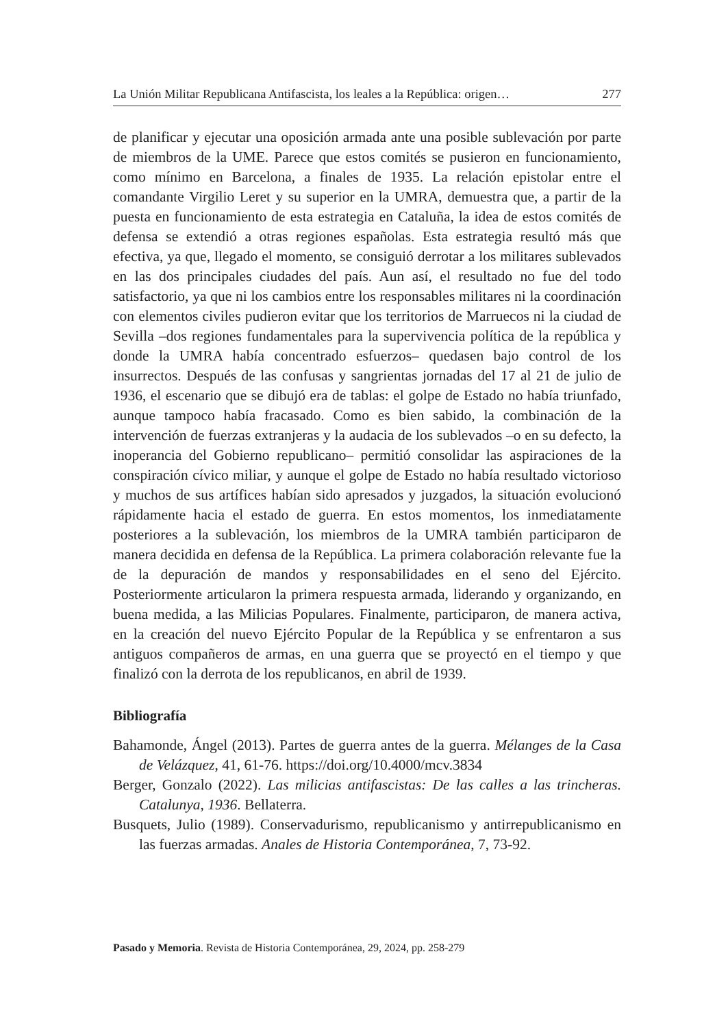La Unión Militar Republicana Antifascista, los leales a la República: origen… 277
de planificar y ejecutar una oposición armada ante una posible sublevación por parte de miembros de la UME. Parece que estos comités se pusieron en funcionamiento, como mínimo en Barcelona, a finales de 1935. La relación epistolar entre el comandante Virgilio Leret y su superior en la UMRA, demuestra que, a partir de la puesta en funcionamiento de esta estrategia en Cataluña, la idea de estos comités de defensa se extendió a otras regiones españolas. Esta estrategia resultó más que efectiva, ya que, llegado el momento, se consiguió derrotar a los militares sublevados en las dos principales ciudades del país. Aun así, el resultado no fue del todo satisfactorio, ya que ni los cambios entre los responsables militares ni la coordinación con elementos civiles pudieron evitar que los territorios de Marruecos ni la ciudad de Sevilla –dos regiones fundamentales para la supervivencia política de la república y donde la UMRA había concentrado esfuerzos– quedasen bajo control de los insurrectos. Después de las confusas y sangrientas jornadas del 17 al 21 de julio de 1936, el escenario que se dibujó era de tablas: el golpe de Estado no había triunfado, aunque tampoco había fracasado. Como es bien sabido, la combinación de la intervención de fuerzas extranjeras y la audacia de los sublevados –o en su defecto, la inoperancia del Gobierno republicano– permitió consolidar las aspiraciones de la conspiración cívico miliar, y aunque el golpe de Estado no había resultado victorioso y muchos de sus artífices habían sido apresados y juzgados, la situación evolucionó rápidamente hacia el estado de guerra. En estos momentos, los inmediatamente posteriores a la sublevación, los miembros de la UMRA también participaron de manera decidida en defensa de la República. La primera colaboración relevante fue la de la depuración de mandos y responsabilidades en el seno del Ejército. Posteriormente articularon la primera respuesta armada, liderando y organizando, en buena medida, a las Milicias Populares. Finalmente, participaron, de manera activa, en la creación del nuevo Ejército Popular de la República y se enfrentaron a sus antiguos compañeros de armas, en una guerra que se proyectó en el tiempo y que finalizó con la derrota de los republicanos, en abril de 1939.
Bibliografía
Bahamonde, Ángel (2013). Partes de guerra antes de la guerra. Mélanges de la Casa de Velázquez, 41, 61-76. https://doi.org/10.4000/mcv.3834
Berger, Gonzalo (2022). Las milicias antifascistas: De las calles a las trincheras. Catalunya, 1936. Bellaterra.
Busquets, Julio (1989). Conservadurismo, republicanismo y antirrepublicanismo en las fuerzas armadas. Anales de Historia Contemporánea, 7, 73-92.
Pasado y Memoria. Revista de Historia Contemporánea, 29, 2024, pp. 258-279